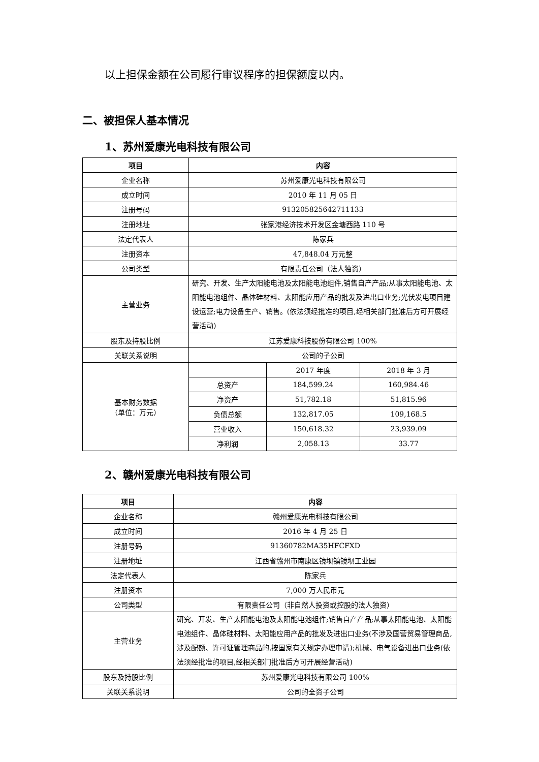以上担保金额在公司履行审议程序的担保额度以内。
二、被担保人基本情况
1、苏州爱康光电科技有限公司
| 项目 | 内容 | | |
| --- | --- | --- | --- |
| 企业名称 | 苏州爱康光电科技有限公司 | | |
| 成立时间 | 2010 年 11 月 05 日 | | |
| 注册号码 | 913205825642711133 | | |
| 注册地址 | 张家港经济技术开发区金塘西路 110 号 | | |
| 法定代表人 | 陈家兵 | | |
| 注册资本 | 47,848.04 万元整 | | |
| 公司类型 | 有限责任公司（法人独资） | | |
| 主营业务 | 研究、开发、生产太阳能电池及太阳能电池组件,销售自产产品;从事太阳能电池、太阳能电池组件、晶体硅材料、太阳能应用产品的批发及进出口业务;光伏发电项目建设运营;电力设备生产、销售。(依法须经批准的项目,经相关部门批准后方可开展经营活动) | | |
| 股东及持股比例 | 江苏爱康科技股份有限公司 100% | | |
| 关联关系说明 | 公司的子公司 | | |
| 基本财务数据 （单位：万元） | | 2017 年度 | 2018 年 3 月 |
| | 总资产 | 184,599.24 | 160,984.46 |
| | 净资产 | 51,782.18 | 51,815.96 |
| | 负债总额 | 132,817.05 | 109,168.5 |
| | 营业收入 | 150,618.32 | 23,939.09 |
| | 净利润 | 2,058.13 | 33.77 |
2、赣州爱康光电科技有限公司
| 项目 | 内容 |
| --- | --- |
| 企业名称 | 赣州爱康光电科技有限公司 |
| 成立时间 | 2016 年 4 月 25 日 |
| 注册号码 | 91360782MA35HFCFXD |
| 注册地址 | 江西省赣州市南康区镜坝镇镜坝工业园 |
| 法定代表人 | 陈家兵 |
| 注册资本 | 7,000 万人民币元 |
| 公司类型 | 有限责任公司（非自然人投资或控股的法人独资） |
| 主营业务 | 研究、开发、生产太阳能电池及太阳能电池组件;销售自产产品;从事太阳能电池、太阳能电池组件、晶体硅材料、太阳能应用产品的批发及进出口业务(不涉及国营贸易管理商品,涉及配额、许可证管理商品的,按国家有关规定办理申请);机械、电气设备进出口业务(依法须经批准的项目,经相关部门批准后方可开展经营活动) |
| 股东及持股比例 | 苏州爱康光电科技有限公司 100% |
| 关联关系说明 | 公司的全资子公司 |